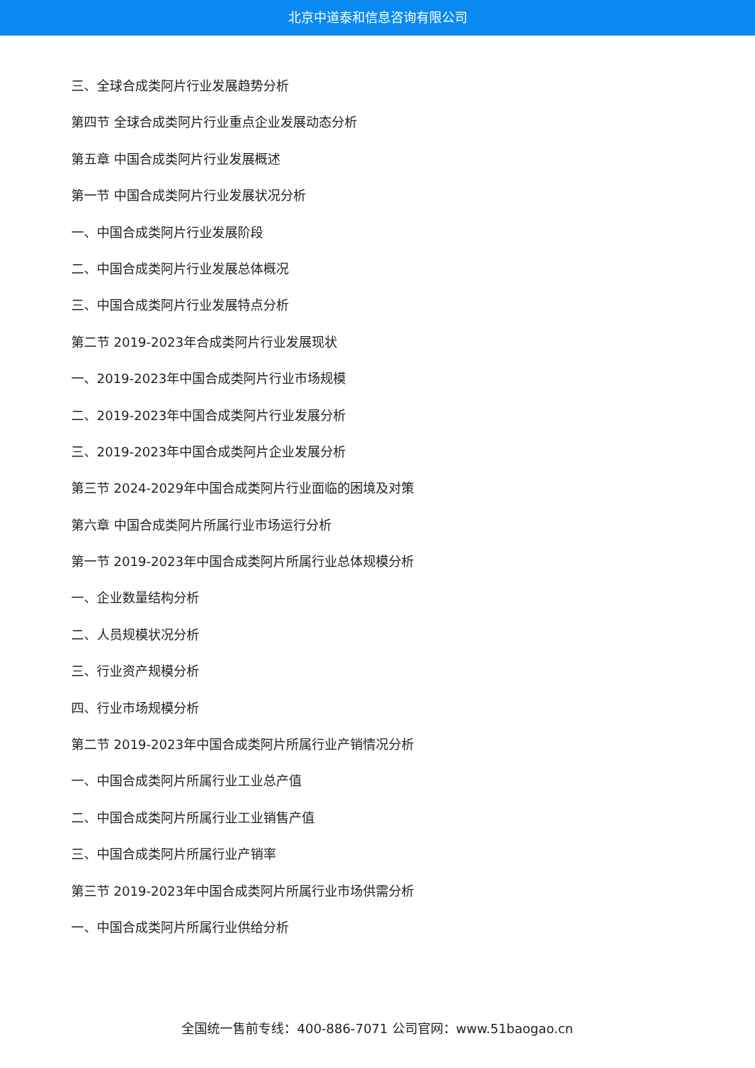北京中道泰和信息咨询有限公司
三、全球合成类阿片行业发展趋势分析
第四节 全球合成类阿片行业重点企业发展动态分析
第五章 中国合成类阿片行业发展概述
第一节 中国合成类阿片行业发展状况分析
一、中国合成类阿片行业发展阶段
二、中国合成类阿片行业发展总体概况
三、中国合成类阿片行业发展特点分析
第二节 2019-2023年合成类阿片行业发展现状
一、2019-2023年中国合成类阿片行业市场规模
二、2019-2023年中国合成类阿片行业发展分析
三、2019-2023年中国合成类阿片企业发展分析
第三节 2024-2029年中国合成类阿片行业面临的困境及对策
第六章 中国合成类阿片所属行业市场运行分析
第一节 2019-2023年中国合成类阿片所属行业总体规模分析
一、企业数量结构分析
二、人员规模状况分析
三、行业资产规模分析
四、行业市场规模分析
第二节 2019-2023年中国合成类阿片所属行业产销情况分析
一、中国合成类阿片所属行业工业总产值
二、中国合成类阿片所属行业工业销售产值
三、中国合成类阿片所属行业产销率
第三节 2019-2023年中国合成类阿片所属行业市场供需分析
一、中国合成类阿片所属行业供给分析
全国统一售前专线：400-886-7071 公司官网：www.51baogao.cn